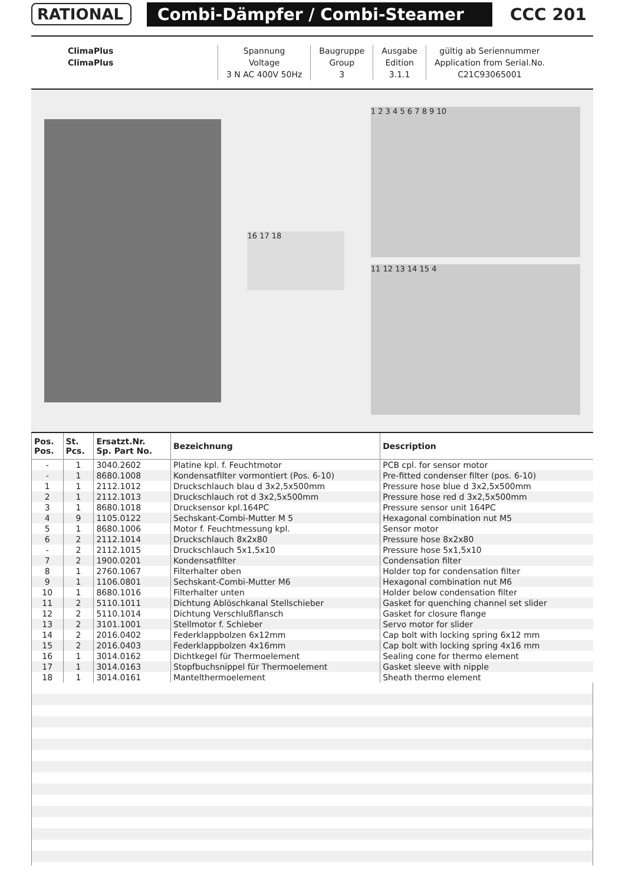RATIONAL Combi-Dämpfer / Combi-Steamer
CCC 201
| ClimaPlus | Spannung | Baugruppe | Ausgabe | gültig ab Seriennummer |
| ClimaPlus | Voltage | Group | Edition | Application from Serial.No. |
| | 3 N AC 400V 50Hz | 3 | 3.1.1 | C21C93065001 |
16 17 18
1 2 3 4 5 6 7 8 9 10
11 12 13 14 15 4
| Pos. Pos. | St. Pcs. | Ersatzt.Nr. Sp. Part No. | Bezeichnung | Description |
| --- | --- | --- | --- | --- |
| - | 1 | 3040.2602 | Platine kpl. f. Feuchtmotor | PCB cpl. for sensor motor |
| - | 1 | 8680.1008 | Kondensatfilter vormontiert (Pos. 6-10) | Pre-fitted condenser filter (pos. 6-10) |
| 1 | 1 | 2112.1012 | Druckschlauch blau d 3x2,5x500mm | Pressure hose blue d 3x2,5x500mm |
| 2 | 1 | 2112.1013 | Druckschlauch rot d 3x2,5x500mm | Pressure hose red d 3x2,5x500mm |
| 3 | 1 | 8680.1018 | Drucksensor kpl.164PC | Pressure sensor unit 164PC |
| 4 | 9 | 1105.0122 | Sechskant-Combi-Mutter M 5 | Hexagonal combination nut M5 |
| 5 | 1 | 8680.1006 | Motor f. Feuchtmessung kpl. | Sensor motor |
| 6 | 2 | 2112.1014 | Druckschlauch 8x2x80 | Pressure hose 8x2x80 |
| - | 2 | 2112.1015 | Druckschlauch 5x1,5x10 | Pressure hose 5x1,5x10 |
| 7 | 2 | 1900.0201 | Kondensatfilter | Condensation filter |
| 8 | 1 | 2760.1067 | Filterhalter oben | Holder top for condensation filter |
| 9 | 1 | 1106.0801 | Sechskant-Combi-Mutter M6 | Hexagonal combination nut M6 |
| 10 | 1 | 8680.1016 | Filterhalter unten | Holder below condensation filter |
| 11 | 2 | 5110.1011 | Dichtung Ablöschkanal Stellschieber | Gasket for quenching channel set slider |
| 12 | 2 | 5110.1014 | Dichtung Verschlußflansch | Gasket for closure flange |
| 13 | 2 | 3101.1001 | Stellmotor f. Schieber | Servo motor for slider |
| 14 | 2 | 2016.0402 | Federklappbolzen 6x12mm | Cap bolt with locking spring 6x12 mm |
| 15 | 2 | 2016.0403 | Federklappbolzen 4x16mm | Cap bolt with locking spring 4x16 mm |
| 16 | 1 | 3014.0162 | Dichtkegel für Thermoelement | Sealing cone for thermo element |
| 17 | 1 | 3014.0163 | Stopfbuchsnippel für Thermoelement | Gasket sleeve with nipple |
| 18 | 1 | 3014.0161 | Mantelthermoelement | Sheath thermo element |